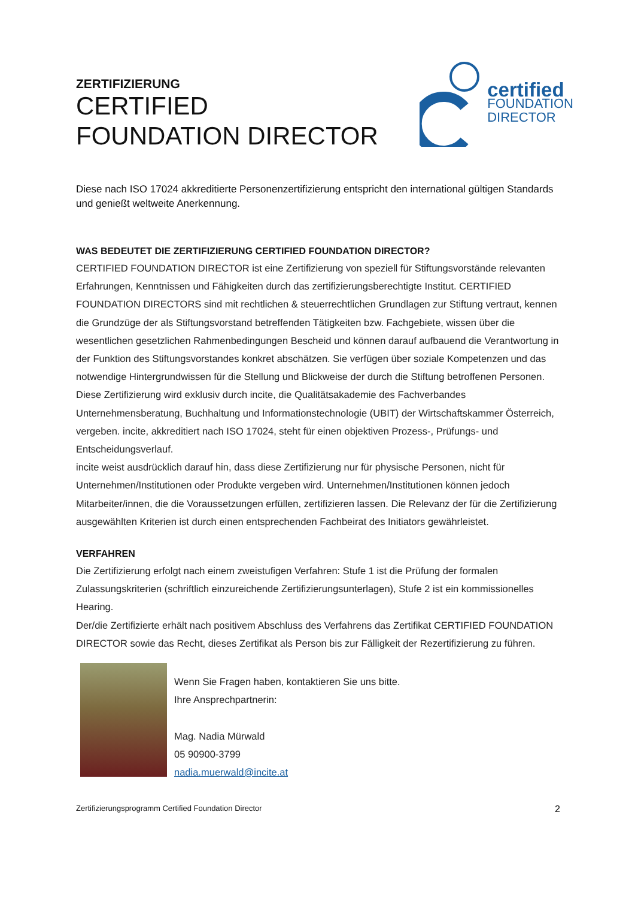ZERTIFIZIERUNG
CERTIFIED
FOUNDATION DIRECTOR
certified
FOUNDATION
DIRECTOR
Diese nach ISO 17024 akkreditierte Personenzertifizierung entspricht den international gültigen Standards und genießt weltweite Anerkennung.
WAS BEDEUTET DIE ZERTIFIZIERUNG CERTIFIED FOUNDATION DIRECTOR?
CERTIFIED FOUNDATION DIRECTOR ist eine Zertifizierung von speziell für Stiftungsvorstände relevanten Erfahrungen, Kenntnissen und Fähigkeiten durch das zertifizierungsberechtigte Institut. CERTIFIED FOUNDATION DIRECTORS sind mit rechtlichen & steuerrechtlichen Grundlagen zur Stiftung vertraut, kennen die Grundzüge der als Stiftungsvorstand betreffenden Tätigkeiten bzw. Fachgebiete, wissen über die wesentlichen gesetzlichen Rahmenbedingungen Bescheid und können darauf aufbauend die Verantwortung in der Funktion des Stiftungsvorstandes konkret abschätzen. Sie verfügen über soziale Kompetenzen und das notwendige Hintergrundwissen für die Stellung und Blickweise der durch die Stiftung betroffenen Personen.
Diese Zertifizierung wird exklusiv durch incite, die Qualitätsakademie des Fachverbandes Unternehmensberatung, Buchhaltung und Informationstechnologie (UBIT) der Wirtschaftskammer Österreich, vergeben. incite, akkreditiert nach ISO 17024, steht für einen objektiven Prozess-, Prüfungs- und Entscheidungsverlauf.
incite weist ausdrücklich darauf hin, dass diese Zertifizierung nur für physische Personen, nicht für Unternehmen/Institutionen oder Produkte vergeben wird. Unternehmen/Institutionen können jedoch Mitarbeiter/innen, die die Voraussetzungen erfüllen, zertifizieren lassen. Die Relevanz der für die Zertifizierung ausgewählten Kriterien ist durch einen entsprechenden Fachbeirat des Initiators gewährleistet.
VERFAHREN
Die Zertifizierung erfolgt nach einem zweistufigen Verfahren: Stufe 1 ist die Prüfung der formalen Zulassungskriterien (schriftlich einzureichende Zertifizierungsunterlagen), Stufe 2 ist ein kommissionelles Hearing.
Der/die Zertifizierte erhält nach positivem Abschluss des Verfahrens das Zertifikat CERTIFIED FOUNDATION DIRECTOR sowie das Recht, dieses Zertifikat als Person bis zur Fälligkeit der Rezertifizierung zu führen.
Wenn Sie Fragen haben, kontaktieren Sie uns bitte.
Ihre Ansprechpartnerin:
Mag. Nadia Mürwald
05 90900-3799
nadia.muerwald@incite.at
Zertifizierungsprogramm Certified Foundation Director 2